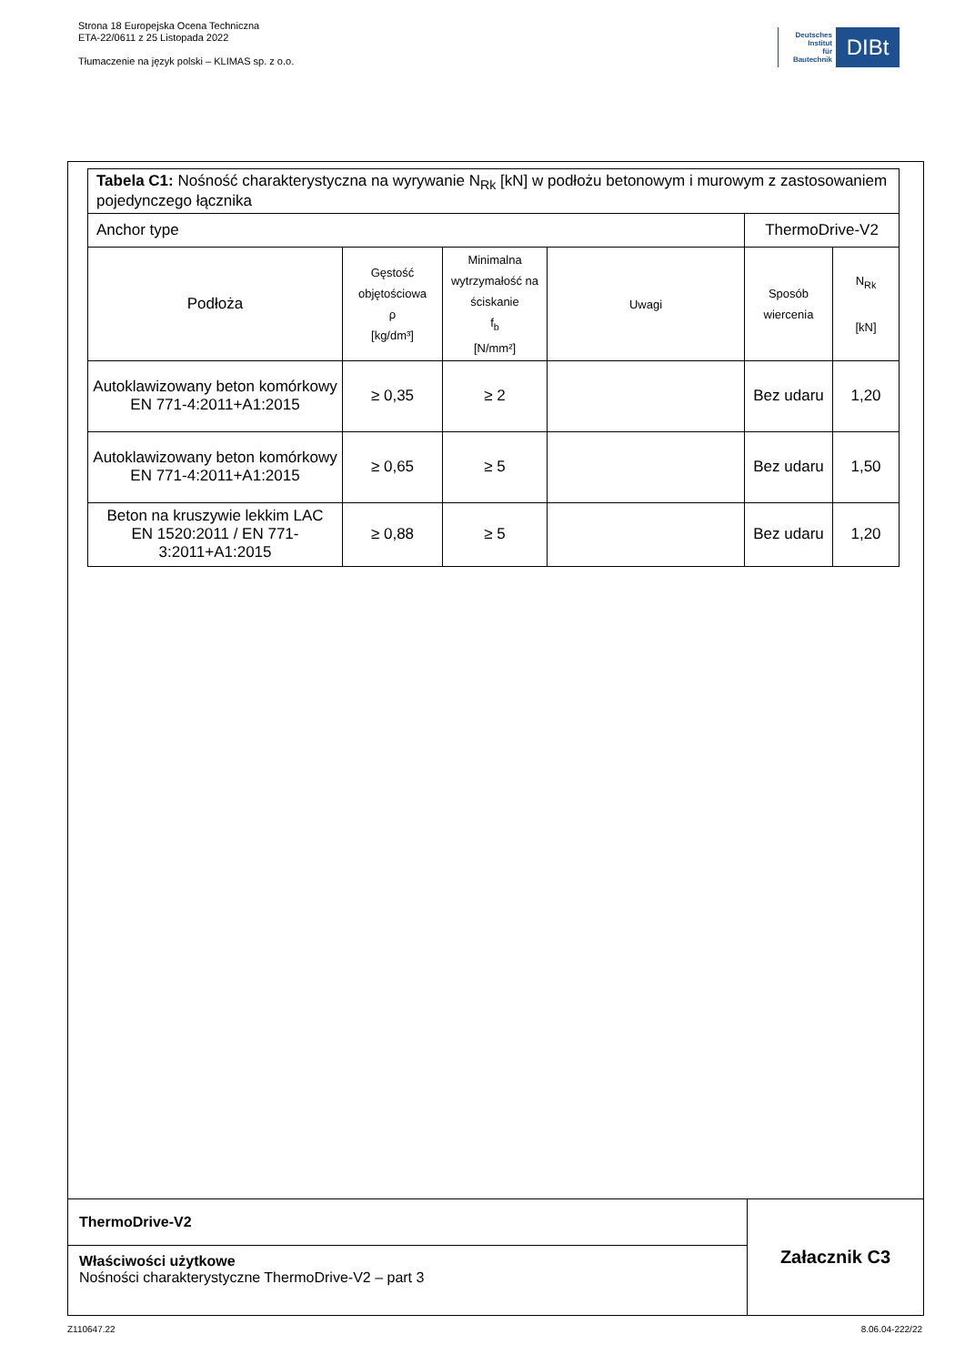Strona 18 Europejska Ocena Techniczna
ETA-22/0611 z 25 Listopada 2022
Tłumaczenie na język polski – KLIMAS sp. z o.o.
Deutsches
Institut
für
Bautechnik
DIBt
| Tabela C1: Nośność charakterystyczna na wyrywanie N<sub>Rk</sub> [kN] w podłożu betonowym i murowym z zastosowaniem pojedynczego łącznika | | | | | |
| Anchor type | | | | ThermoDrive-V2 | |
| Podłoża | Gęstość objętościowa ρ [kg/dm³] | Minimalna wytrzymałość na ściskanie f<sub>b</sub> [N/mm²] | Uwagi | Sposób wiercenia | N<sub>Rk</sub> [kN] |
| Autoklawizowany beton komórkowy EN 771-4:2011+A1:2015 | ≥ 0,35 | ≥ 2 | | Bez udaru | 1,20 |
| Autoklawizowany beton komórkowy EN 771-4:2011+A1:2015 | ≥ 0,65 | ≥ 5 | | Bez udaru | 1,50 |
| Beton na kruszywie lekkim LAC EN 1520:2011 / EN 771-3:2011+A1:2015 | ≥ 0,88 | ≥ 5 | | Bez udaru | 1,20 |
ThermoDrive-V2
Właściwości użytkowe
Nośności charakterystyczne ThermoDrive-V2 – part 3
Załacznik C3
Z110647.22 8.06.04-222/22